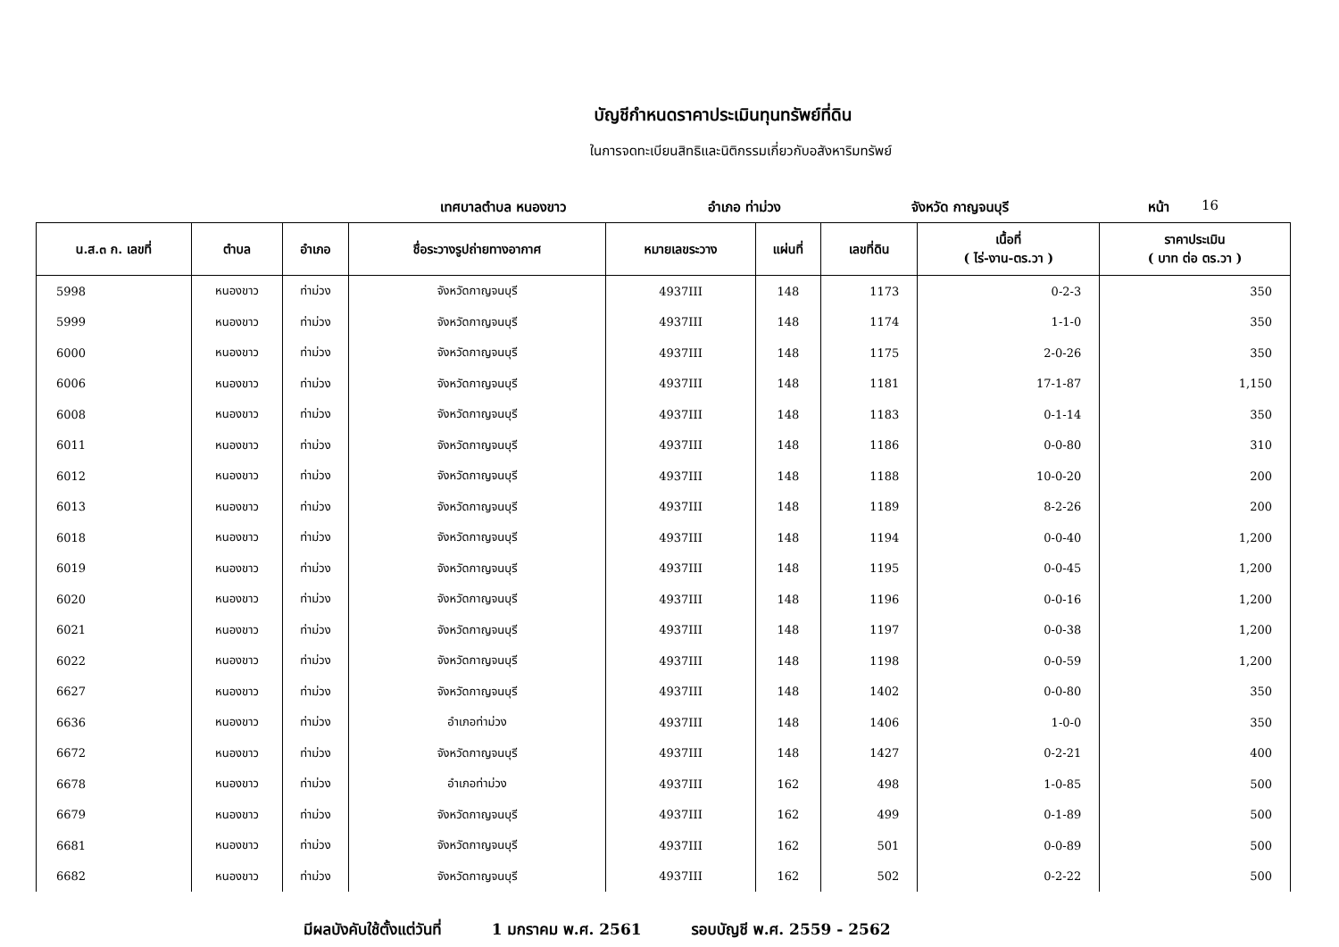บัญชีกำหนดราคาประเมินทุนทรัพย์ที่ดิน
ในการจดทะเบียนสิทธิและนิติกรรมเกี่ยวกับอสังหาริมทรัพย์
เทศบาลตำบล หนองขาว อำเภอ ท่าม่วง จังหวัด กาญจนบุรี หน้า 16
| น.ส.๓ ก. เลขที่ | ตำบล | อำเภอ | ชื่อระวางรูปถ่ายทางอากาศ | หมายเลขระวาง | แผ่นที่ | เลขที่ดิน | เนื้อที่ ( ไร่-งาน-ตร.วา ) | ราคาประเมิน ( บาท ต่อ ตร.วา ) |
| --- | --- | --- | --- | --- | --- | --- | --- | --- |
| 5998 | หนองขาว | ท่าม่วง | จังหวัดกาญจนบุรี | 4937III | 148 | 1173 | 0-2-3 | 350 |
| 5999 | หนองขาว | ท่าม่วง | จังหวัดกาญจนบุรี | 4937III | 148 | 1174 | 1-1-0 | 350 |
| 6000 | หนองขาว | ท่าม่วง | จังหวัดกาญจนบุรี | 4937III | 148 | 1175 | 2-0-26 | 350 |
| 6006 | หนองขาว | ท่าม่วง | จังหวัดกาญจนบุรี | 4937III | 148 | 1181 | 17-1-87 | 1,150 |
| 6008 | หนองขาว | ท่าม่วง | จังหวัดกาญจนบุรี | 4937III | 148 | 1183 | 0-1-14 | 350 |
| 6011 | หนองขาว | ท่าม่วง | จังหวัดกาญจนบุรี | 4937III | 148 | 1186 | 0-0-80 | 310 |
| 6012 | หนองขาว | ท่าม่วง | จังหวัดกาญจนบุรี | 4937III | 148 | 1188 | 10-0-20 | 200 |
| 6013 | หนองขาว | ท่าม่วง | จังหวัดกาญจนบุรี | 4937III | 148 | 1189 | 8-2-26 | 200 |
| 6018 | หนองขาว | ท่าม่วง | จังหวัดกาญจนบุรี | 4937III | 148 | 1194 | 0-0-40 | 1,200 |
| 6019 | หนองขาว | ท่าม่วง | จังหวัดกาญจนบุรี | 4937III | 148 | 1195 | 0-0-45 | 1,200 |
| 6020 | หนองขาว | ท่าม่วง | จังหวัดกาญจนบุรี | 4937III | 148 | 1196 | 0-0-16 | 1,200 |
| 6021 | หนองขาว | ท่าม่วง | จังหวัดกาญจนบุรี | 4937III | 148 | 1197 | 0-0-38 | 1,200 |
| 6022 | หนองขาว | ท่าม่วง | จังหวัดกาญจนบุรี | 4937III | 148 | 1198 | 0-0-59 | 1,200 |
| 6627 | หนองขาว | ท่าม่วง | จังหวัดกาญจนบุรี | 4937III | 148 | 1402 | 0-0-80 | 350 |
| 6636 | หนองขาว | ท่าม่วง | อำเภอท่าม่วง | 4937III | 148 | 1406 | 1-0-0 | 350 |
| 6672 | หนองขาว | ท่าม่วง | จังหวัดกาญจนบุรี | 4937III | 148 | 1427 | 0-2-21 | 400 |
| 6678 | หนองขาว | ท่าม่วง | อำเภอท่าม่วง | 4937III | 162 | 498 | 1-0-85 | 500 |
| 6679 | หนองขาว | ท่าม่วง | จังหวัดกาญจนบุรี | 4937III | 162 | 499 | 0-1-89 | 500 |
| 6681 | หนองขาว | ท่าม่วง | จังหวัดกาญจนบุรี | 4937III | 162 | 501 | 0-0-89 | 500 |
| 6682 | หนองขาว | ท่าม่วง | จังหวัดกาญจนบุรี | 4937III | 162 | 502 | 0-2-22 | 500 |
มีผลบังคับใช้ตั้งแต่วันที่ 1 มกราคม พ.ศ. 2561 รอบบัญชี พ.ศ. 2559 - 2562